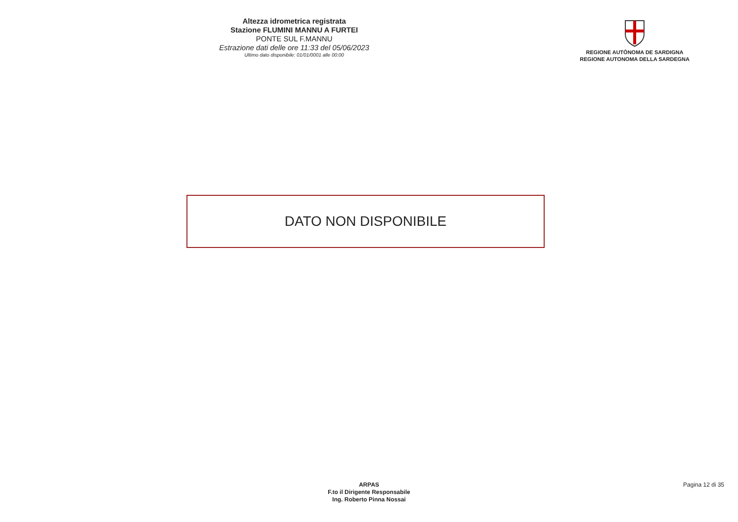Altezza idrometrica registrata
Stazione FLUMINI MANNU A FURTEI
PONTE SUL F.MANNU
Estrazione dati delle ore 11:33 del 05/06/2023
Ultimo dato disponibile: 01/01/0001 alle 00:00
REGIONE AUTÒNOMA DE SARDIGNA
REGIONE AUTONOMA DELLA SARDEGNA
DATO NON DISPONIBILE
ARPAS
F.to il Dirigente Responsabile
Ing. Roberto Pinna Nossai
Pagina 12 di 35